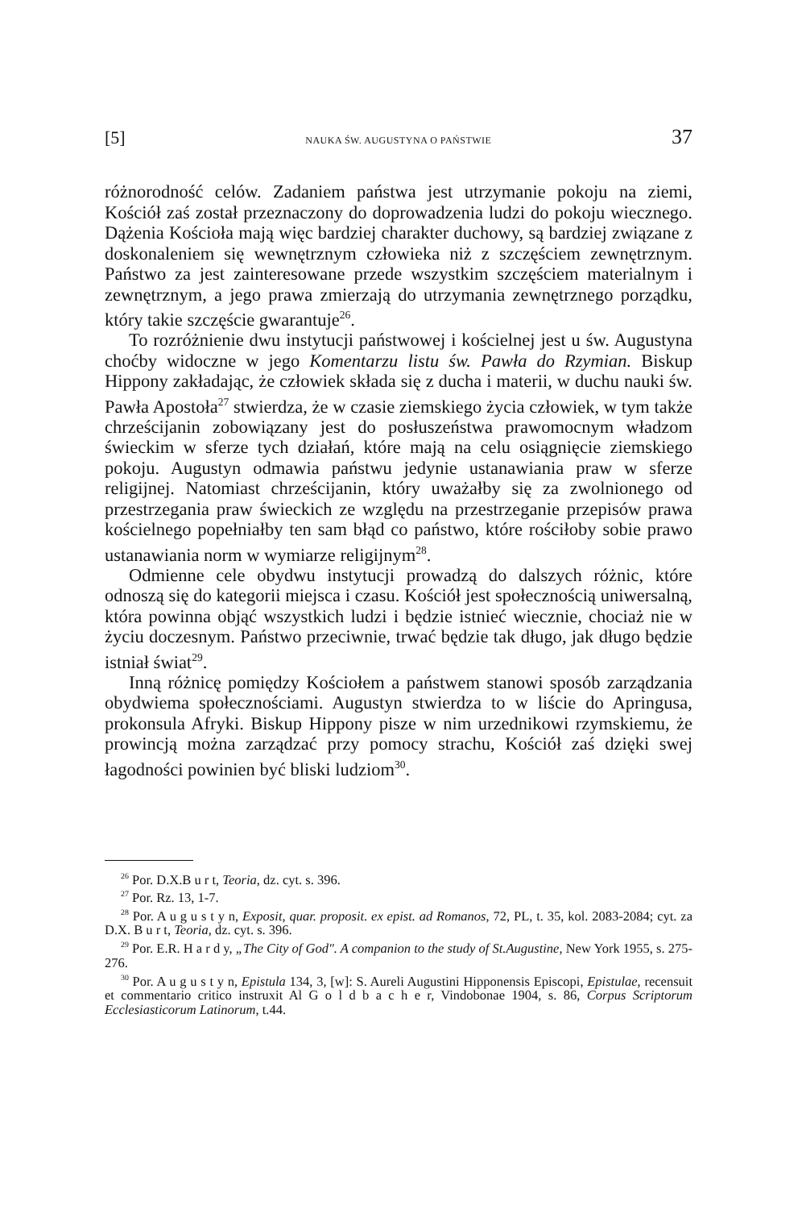[5] NAUKA ŚW. AUGUSTYNA O PAŃSTWIE 37
różnorodność celów. Zadaniem państwa jest utrzymanie pokoju na ziemi, Kościół zaś został przeznaczony do doprowadzenia ludzi do pokoju wiecznego. Dążenia Kościoła mają więc bardziej charakter duchowy, są bardziej związane z doskonaleniem się wewnętrznym człowieka niż z szczęściem zewnętrznym. Państwo za jest zainteresowane przede wszystkim szczęściem materialnym i zewnętrznym, a jego prawa zmierzają do utrzymania zewnętrznego porządku, który takie szczęście gwarantuje<sup>26</sup>.
To rozróżnienie dwu instytucji państwowej i kościelnej jest u św. Augustyna choćby widoczne w jego Komentarzu listu św. Pawła do Rzymian. Biskup Hippony zakładając, że człowiek składa się z ducha i materii, w duchu nauki św. Pawła Apostoła<sup>27</sup> stwierdza, że w czasie ziemskiego życia człowiek, w tym także chrześcijanin zobowiązany jest do posłuszeństwa prawomocnym władzom świeckim w sferze tych działań, które mają na celu osiągnięcie ziemskiego pokoju. Augustyn odmawia państwu jedynie ustanawiania praw w sferze religijnej. Natomiast chrześcijanin, który uważałby się za zwolnionego od przestrzegania praw świeckich ze względu na przestrzeganie przepisów prawa kościelnego popełniałby ten sam błąd co państwo, które rościłoby sobie prawo ustanawiania norm w wymiarze religijnym<sup>28</sup>.
Odmienne cele obydwu instytucji prowadzą do dalszych różnic, które odnoszą się do kategorii miejsca i czasu. Kościół jest społecznością uniwersalną, która powinna objąć wszystkich ludzi i będzie istnieć wiecznie, chociaż nie w życiu doczesnym. Państwo przeciwnie, trwać będzie tak długo, jak długo będzie istniał świat<sup>29</sup>.
Inną różnicę pomiędzy Kościołem a państwem stanowi sposób zarządzania obydwiema społecznościami. Augustyn stwierdza to w liście do Apringusa, prokonsula Afryki. Biskup Hippony pisze w nim urzednikowi rzymskiemu, że prowincją można zarządzać przy pomocy strachu, Kościół zaś dzięki swej łagodności powinien być bliski ludziom<sup>30</sup>.
<sup>26</sup> Por. D.X.B u r t, Teoria, dz. cyt. s. 396.
<sup>27</sup> Por. Rz. 13, 1-7.
<sup>28</sup> Por. A u g u s t y n, Exposit, quar. proposit. ex epist. ad Romanos, 72, PL, t. 35, kol. 2083-2084; cyt. za D.X. B u r t, Teoria, dz. cyt. s. 396.
<sup>29</sup> Por. E.R. H a r d y, „The City of God". A companion to the study of St.Augustine, New York 1955, s. 275-276.
<sup>30</sup> Por. A u g u s t y n, Epistula 134, 3, [w]: S. Aureli Augustini Hipponensis Episcopi, Epistulae, recensuit et commentario critico instruxit Al G o l d b a c h e r, Vindobonae 1904, s. 86, Corpus Scriptorum Ecclesiasticorum Latinorum, t.44.